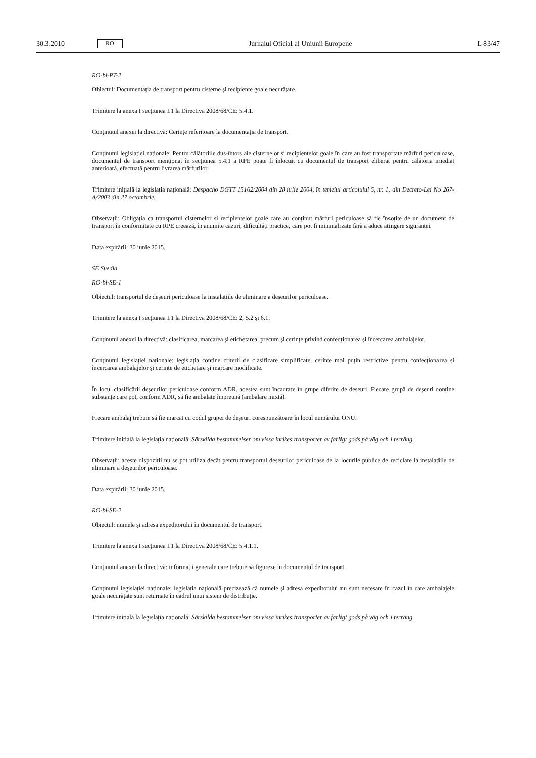30.3.2010 RO Jurnalul Oficial al Uniunii Europene L 83/47
RO-bi-PT-2
Obiectul: Documentația de transport pentru cisterne și recipiente goale necurățate.
Trimitere la anexa I secțiunea I.1 la Directiva 2008/68/CE: 5.4.1.
Conținutul anexei la directivă: Cerințe referitoare la documentația de transport.
Conținutul legislației naționale: Pentru călătoriile dus-întors ale cisternelor și recipientelor goale în care au fost transportate mărfuri periculoase, documentul de transport menționat în secțiunea 5.4.1 a RPE poate fi înlocuit cu documentul de transport eliberat pentru călătoria imediat anterioară, efectuată pentru livrarea mărfurilor.
Trimitere inițială la legislația națională: Despacho DGTT 15162/2004 din 28 iulie 2004, în temeiul articolului 5, nr. 1, din Decreto-Lei No 267-A/2003 din 27 octombrie.
Observații: Obligația ca transportul cisternelor și recipientelor goale care au conținut mărfuri periculoase să fie însoțite de un document de transport în conformitate cu RPE creează, în anumite cazuri, dificultăți practice, care pot fi minimalizate fără a aduce atingere siguranței.
Data expirării: 30 iunie 2015.
SE Suedia
RO-bi-SE-1
Obiectul: transportul de deșeuri periculoase la instalațiile de eliminare a deșeurilor periculoase.
Trimitere la anexa I secțiunea I.1 la Directiva 2008/68/CE: 2, 5.2 și 6.1.
Conținutul anexei la directivă: clasificarea, marcarea și etichetarea, precum și cerințe privind confecționarea și încercarea ambalajelor.
Conținutul legislației naționale: legislația conține criterii de clasificare simplificate, cerințe mai puțin restrictive pentru confecționarea și încercarea ambalajelor și cerințe de etichetare și marcare modificate.
În locul clasificării deșeurilor periculoase conform ADR, acestea sunt încadrate în grupe diferite de deșeuri. Fiecare grupă de deșeuri conține substanțe care pot, conform ADR, să fie ambalate împreună (ambalare mixtă).
Fiecare ambalaj trebuie să fie marcat cu codul grupei de deșeuri corespunzătoare în locul numărului ONU.
Trimitere inițială la legislația națională: Särskilda bestämmelser om vissa inrikes transporter av farligt gods på väg och i terräng.
Observații: aceste dispoziții nu se pot utiliza decât pentru transportul deșeurilor periculoase de la locurile publice de reciclare la instalațiile de eliminare a deșeurilor periculoase.
Data expirării: 30 iunie 2015.
RO-bi-SE-2
Obiectul: numele și adresa expeditorului în documentul de transport.
Trimitere la anexa I secțiunea I.1 la Directiva 2008/68/CE: 5.4.1.1.
Conținutul anexei la directivă: informații generale care trebuie să figureze în documentul de transport.
Conținutul legislației naționale: legislația națională precizează că numele și adresa expeditorului nu sunt necesare în cazul în care ambalajele goale necurățate sunt returnate în cadrul unui sistem de distribuție.
Trimitere inițială la legislația națională: Särskilda bestämmelser om vissa inrikes transporter av farligt gods på väg och i terräng.